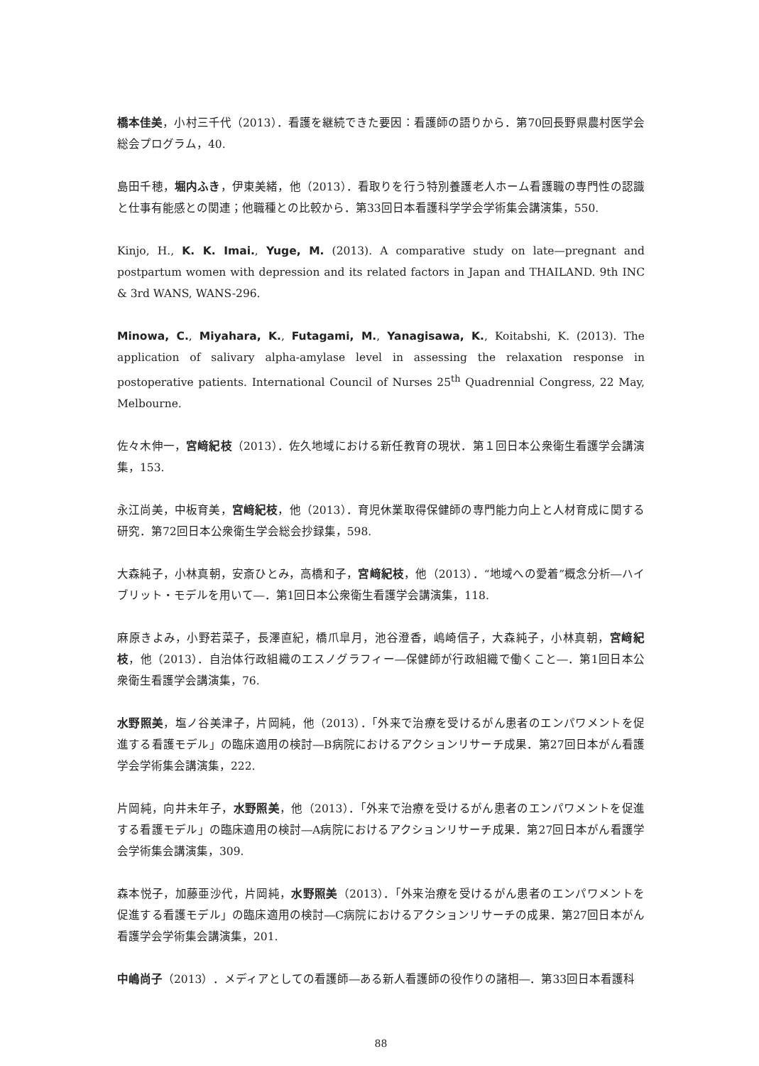橋本佳美，小村三千代（2013）．看護を継続できた要因：看護師の語りから．第70回長野県農村医学会総会プログラム，40.
島田千穂，堀内ふき，伊東美緒，他（2013）．看取りを行う特別養護老人ホーム看護職の専門性の認識と仕事有能感との関連；他職種との比較から．第33回日本看護科学学会学術集会講演集，550.
Kinjo, H., K. K. Imai., Yuge, M. (2013). A comparative study on late—pregnant and postpartum women with depression and its related factors in Japan and THAILAND. 9th INC & 3rd WANS, WANS-296.
Minowa, C., Miyahara, K., Futagami, M., Yanagisawa, K., Koitabshi, K. (2013). The application of salivary alpha-amylase level in assessing the relaxation response in postoperative patients. International Council of Nurses 25<sup>th</sup> Quadrennial Congress, 22 May, Melbourne.
佐々木伸一，宮﨑紀枝（2013）．佐久地域における新任教育の現状．第１回日本公衆衛生看護学会講演集，153.
永江尚美，中板育美，宮﨑紀枝，他（2013）．育児休業取得保健師の専門能力向上と人材育成に関する研究．第72回日本公衆衛生学会総会抄録集，598.
大森純子，小林真朝，安斎ひとみ，高橋和子，宮﨑紀枝，他（2013）．“地域への愛着”概念分析―ハイブリット・モデルを用いて―．第1回日本公衆衛生看護学会講演集，118.
麻原きよみ，小野若菜子，長澤直紀，橋爪皐月，池谷澄香，嶋崎信子，大森純子，小林真朝，宮﨑紀枝，他（2013）．自治体行政組織のエスノグラフィー―保健師が行政組織で働くこと―．第1回日本公衆衛生看護学会講演集，76.
水野照美，塩ノ谷美津子，片岡純，他（2013）．「外来で治療を受けるがん患者のエンパワメントを促進する看護モデル」の臨床適用の検討―B病院におけるアクションリサーチ成果．第27回日本がん看護学会学術集会講演集，222.
片岡純，向井未年子，水野照美，他（2013）．「外来で治療を受けるがん患者のエンパワメントを促進する看護モデル」の臨床適用の検討―A病院におけるアクションリサーチ成果．第27回日本がん看護学会学術集会講演集，309.
森本悦子，加藤亜沙代，片岡純，水野照美（2013）．「外来治療を受けるがん患者のエンパワメントを促進する看護モデル」の臨床適用の検討―C病院におけるアクションリサーチの成果．第27回日本がん看護学会学術集会講演集，201.
中嶋尚子（2013）．メディアとしての看護師―ある新人看護師の役作りの諸相―．第33回日本看護科
88